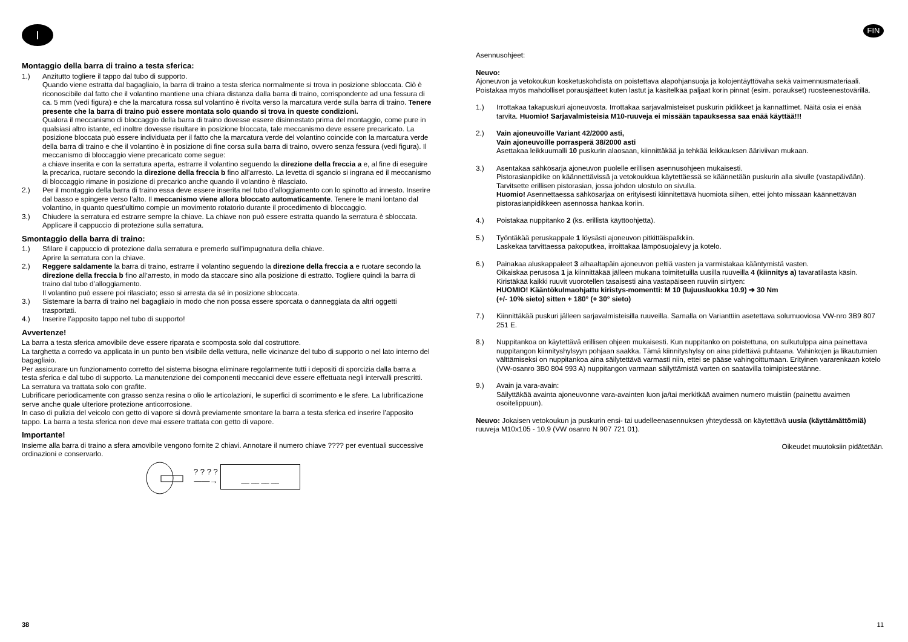I
Montaggio della barra di traino a testa sferica:
1.) Anzitutto togliere il tappo dal tubo di supporto.
Quando viene estratta dal bagagliaio, la barra di traino a testa sferica normalmente si trova in posizione sbloccata. Ciò è riconoscibile dal fatto che il volantino mantiene una chiara distanza dalla barra di traino, corrispondente ad una fessura di ca. 5 mm (vedi figura) e che la marcatura rossa sul volantino è rivolta verso la marcatura verde sulla barra di traino. Tenere presente che la barra di traino può essere montata solo quando si trova in queste condizioni.
Qualora il meccanismo di bloccaggio della barra di traino dovesse essere disinnestato prima del montaggio, come pure in qualsiasi altro istante, ed inoltre dovesse risultare in posizione bloccata, tale meccanismo deve essere precaricato. La posizione bloccata può essere individuata per il fatto che la marcatura verde del volantino coincide con la marcatura verde della barra di traino e che il volantino è in posizione di fine corsa sulla barra di traino, ovvero senza fessura (vedi figura). Il meccanismo di bloccaggio viene precaricato come segue:
a chiave inserita e con la serratura aperta, estrarre il volantino seguendo la direzione della freccia a e, al fine di eseguire la precarica, ruotare secondo la direzione della freccia b fino all’arresto. La levetta di sgancio si ingrana ed il meccanismo di bloccaggio rimane in posizione di precarico anche quando il volantino è rilasciato.
2.) Per il montaggio della barra di traino essa deve essere inserita nel tubo d’alloggiamento con lo spinotto ad innesto. Inserire dal basso e spingere verso l’alto. Il meccanismo viene allora bloccato automaticamente. Tenere le mani lontano dal volantino, in quanto quest’ultimo compie un movimento rotatorio durante il procedimento di bloccaggio.
3.) Chiudere la serratura ed estrarre sempre la chiave. La chiave non può essere estratta quando la serratura è sbloccata. Applicare il cappuccio di protezione sulla serratura.
Smontaggio della barra di traino:
1.) Sfilare il cappuccio di protezione dalla serratura e premerlo sull’impugnatura della chiave.
Aprire la serratura con la chiave.
2.) Reggere saldamente la barra di traino, estrarre il volantino seguendo la direzione della freccia a e ruotare secondo la direzione della freccia b fino all’arresto, in modo da staccare sino alla posizione di estratto. Togliere quindi la barra di traino dal tubo d’alloggiamento.
Il volantino può essere poi rilasciato; esso si arresta da sé in posizione sbloccata.
3.) Sistemare la barra di traino nel bagagliaio in modo che non possa essere sporcata o danneggiata da altri oggetti trasportati.
4.) Inserire l’apposito tappo nel tubo di supporto!
Avvertenze!
La barra a testa sferica amovibile deve essere riparata e scomposta solo dal costruttore.
La targhetta a corredo va applicata in un punto ben visibile della vettura, nelle vicinanze del tubo di supporto o nel lato interno del bagagliaio.
Per assicurare un funzionamento corretto del sistema bisogna eliminare regolarmente tutti i depositi di sporcizia dalla barra a testa sferica e dal tubo di supporto. La manutenzione dei componenti meccanici deve essere effettuata negli intervalli prescritti. La serratura va trattata solo con grafite.
Lubrificare periodicamente con grasso senza resina o olio le articolazioni, le superfici di scorrimento e le sfere. La lubrificazione serve anche quale ulteriore protezione anticorrosione.
In caso di pulizia del veicolo con getto di vapore si dovrà previamente smontare la barra a testa sferica ed inserire l’apposito tappo. La barra a testa sferica non deve mai essere trattata con getto di vapore.
Importante!
Insieme alla barra di traino a sfera amovibile vengono fornite 2 chiavi. Annotare il numero chiave ???? per eventuali successive ordinazioni e conservarlo.
? ? ? ?
——→
__ __ __ __
38
FIN
Asennusohjeet:
Neuvo:
Ajoneuvon ja vetokoukun kosketuskohdista on poistettava alapohjansuoja ja kolojentäyttövaha sekä vaimennusmateriaali. Poistakaa myös mahdolliset porausjätteet kuten lastut ja käsitelkää paljaat korin pinnat (esim. poraukset) ruosteenestovärillä.
1.) Irrottakaa takapuskuri ajoneuvosta. Irrottakaa sarjavalmisteiset puskurin pidikkeet ja kannattimet. Näitä osia ei enää tarvita. Huomio! Sarjavalmisteisia M10-ruuveja ei missään tapauksessa saa enää käyttää!!!
2.) Vain ajoneuvoille Variant 42/2000 asti,
Vain ajoneuvoille porrasperä 38/2000 asti
Asettakaa leikkuumalli 10 puskurin alaosaan, kiinnittäkää ja tehkää leikkauksen ääriviivan mukaan.
3.) Asentakaa sähkösarja ajoneuvon puolelle erillisen asennusohjeen mukaisesti.
Pistorasianpidike on käännettävissä ja vetokoukkua käytettäessä se käännetään puskurin alla sivulle (vastapäivään).
Tarvitsette erillisen pistorasian, jossa johdon ulostulo on sivulla.
Huomio! Asennettaessa sähkösarjaa on erityisesti kiinnitettävä huomiota siihen, ettei johto missään käännettävän pistorasianpidikkeen asennossa hankaa koriin.
4.) Poistakaa nuppitanko 2 (ks. erillistä käyttöohjetta).
5.) Työntäkää peruskappale 1 löysästi ajoneuvon pitkittäispalkkiin.
Laskekaa tarvittaessa pakoputkea, irroittakaa lämpösuojalevy ja kotelo.
6.) Painakaa aluskappaleet 3 alhaaltapäin ajoneuvon peltiä vasten ja varmistakaa kääntymistä vasten.
Oikaiskaa perusosa 1 ja kiinnittäkää jälleen mukana toimitetuilla uusilla ruuveilla 4 (kiinnitys a) tavaratilasta käsin.
Kiristäkää kaikki ruuvit vuorotellen tasaisesti aina vastapäiseen ruuviin siirtyen:
HUOMIO! Kääntökulmaohjattu kiristys-momentti: M 10 (lujuusluokka 10.9) ➔ 30 Nm
(+/- 10% sieto) sitten + 180° (+ 30° sieto)
7.) Kiinnittäkää puskuri jälleen sarjavalmisteisilla ruuveilla. Samalla on Varianttiin asetettava solumuoviosa VW-nro 3B9 807 251 E.
8.) Nuppitankoa on käytettävä erillisen ohjeen mukaisesti. Kun nuppitanko on poistettuna, on sulkutulppa aina painettava nuppitangon kiinnityshylsyyn pohjaan saakka. Tämä kiinnityshylsy on aina pidettävä puhtaana. Vahinkojen ja likautumien välttämiseksi on nuppitankoa aina säilytettävä varmasti niin, ettei se pääse vahingoittumaan. Erityinen vararenkaan kotelo (VW-osanro 3B0 804 993 A) nuppitangon varmaan säilyttämistä varten on saatavilla toimipisteestänne.
9.) Avain ja vara-avain:
Säilyttäkää avainta ajoneuvonne vara-avainten luon ja/tai merkitkää avaimen numero muistiin (painettu avaimen osoitelippuun).
Neuvo: Jokaisen vetokoukun ja puskurin ensi- tai uudelleenasennuksen yhteydessä on käytettävä uusia (käyttämättömiä) ruuveja M10x105 - 10.9 (VW osanro N 907 721 01).
Oikeudet muutoksiin pidätetään.
11